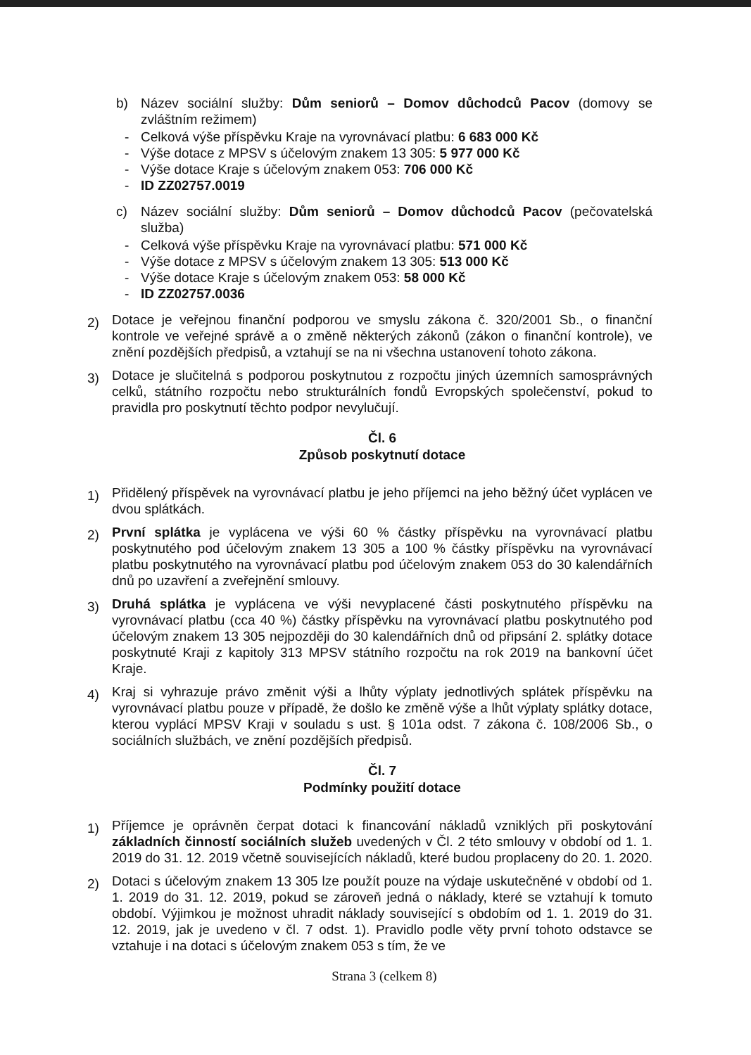b) Název sociální služby: Dům seniorů – Domov důchodců Pacov (domovy se zvláštním režimem)
- Celková výše příspěvku Kraje na vyrovnávací platbu: 6 683 000 Kč
- Výše dotace z MPSV s účelovým znakem 13 305: 5 977 000 Kč
- Výše dotace Kraje s účelovým znakem 053: 706 000 Kč
- ID ZZ02757.0019
c) Název sociální služby: Dům seniorů – Domov důchodců Pacov (pečovatelská služba)
- Celková výše příspěvku Kraje na vyrovnávací platbu: 571 000 Kč
- Výše dotace z MPSV s účelovým znakem 13 305: 513 000 Kč
- Výše dotace Kraje s účelovým znakem 053: 58 000 Kč
- ID ZZ02757.0036
2)
Dotace je veřejnou finanční podporou ve smyslu zákona č. 320/2001 Sb., o finanční kontrole ve veřejné správě a o změně některých zákonů (zákon o finanční kontrole), ve znění pozdějších předpisů, a vztahují se na ni všechna ustanovení tohoto zákona.
3)
Dotace je slučitelná s podporou poskytnutou z rozpočtu jiných územních samosprávných celků, státního rozpočtu nebo strukturálních fondů Evropských společenství, pokud to pravidla pro poskytnutí těchto podpor nevylučují.
Čl. 6
Způsob poskytnutí dotace
1)
Přidělený příspěvek na vyrovnávací platbu je jeho příjemci na jeho běžný účet vyplácen ve dvou splátkách.
2)
První splátka je vyplácena ve výši 60 % částky příspěvku na vyrovnávací platbu poskytnutého pod účelovým znakem 13 305 a 100 % částky příspěvku na vyrovnávací platbu poskytnutého na vyrovnávací platbu pod účelovým znakem 053 do 30 kalendářních dnů po uzavření a zveřejnění smlouvy.
3)
Druhá splátka je vyplácena ve výši nevyplacené části poskytnutého příspěvku na vyrovnávací platbu (cca 40 %) částky příspěvku na vyrovnávací platbu poskytnutého pod účelovým znakem 13 305 nejpozději do 30 kalendářních dnů od připsání 2. splátky dotace poskytnuté Kraji z kapitoly 313 MPSV státního rozpočtu na rok 2019 na bankovní účet Kraje.
4)
Kraj si vyhrazuje právo změnit výši a lhůty výplaty jednotlivých splátek příspěvku na vyrovnávací platbu pouze v případě, že došlo ke změně výše a lhůt výplaty splátky dotace, kterou vyplácí MPSV Kraji v souladu s ust. § 101a odst. 7 zákona č. 108/2006 Sb., o sociálních službách, ve znění pozdějších předpisů.
Čl. 7
Podmínky použití dotace
1)
Příjemce je oprávněn čerpat dotaci k financování nákladů vzniklých při poskytování základních činností sociálních služeb uvedených v Čl. 2 této smlouvy v období od 1. 1. 2019 do 31. 12. 2019 včetně souvisejících nákladů, které budou proplaceny do 20. 1. 2020.
2)
Dotaci s účelovým znakem 13 305 lze použít pouze na výdaje uskutečněné v období od 1. 1. 2019 do 31. 12. 2019, pokud se zároveň jedná o náklady, které se vztahují k tomuto období. Výjimkou je možnost uhradit náklady související s obdobím od 1. 1. 2019 do 31. 12. 2019, jak je uvedeno v čl. 7 odst. 1). Pravidlo podle věty první tohoto odstavce se vztahuje i na dotaci s účelovým znakem 053 s tím, že ve
Strana 3 (celkem 8)